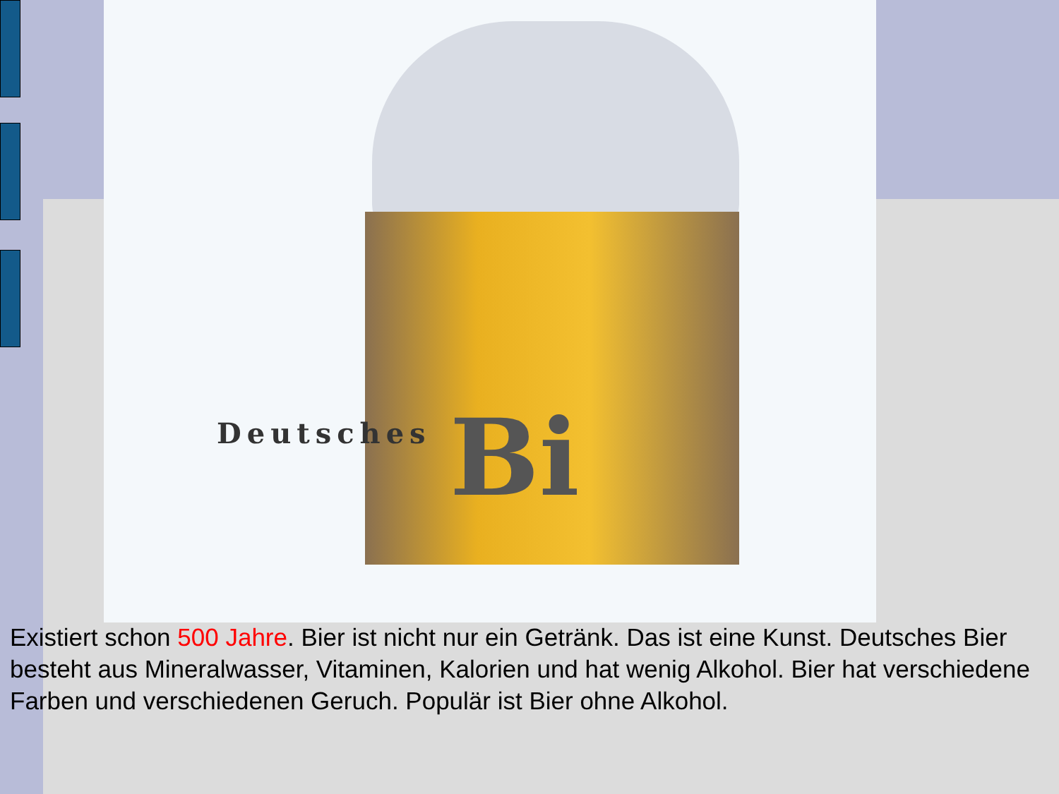Deutsches Bi
Existiert schon 500 Jahre. Bier ist nicht nur ein Getränk. Das ist eine Kunst. Deutsches Bier besteht aus Mineralwasser, Vitaminen, Kalorien und hat wenig Alkohol. Bier hat verschiedene Farben und verschiedenen Geruch. Populär ist Bier ohne Alkohol.